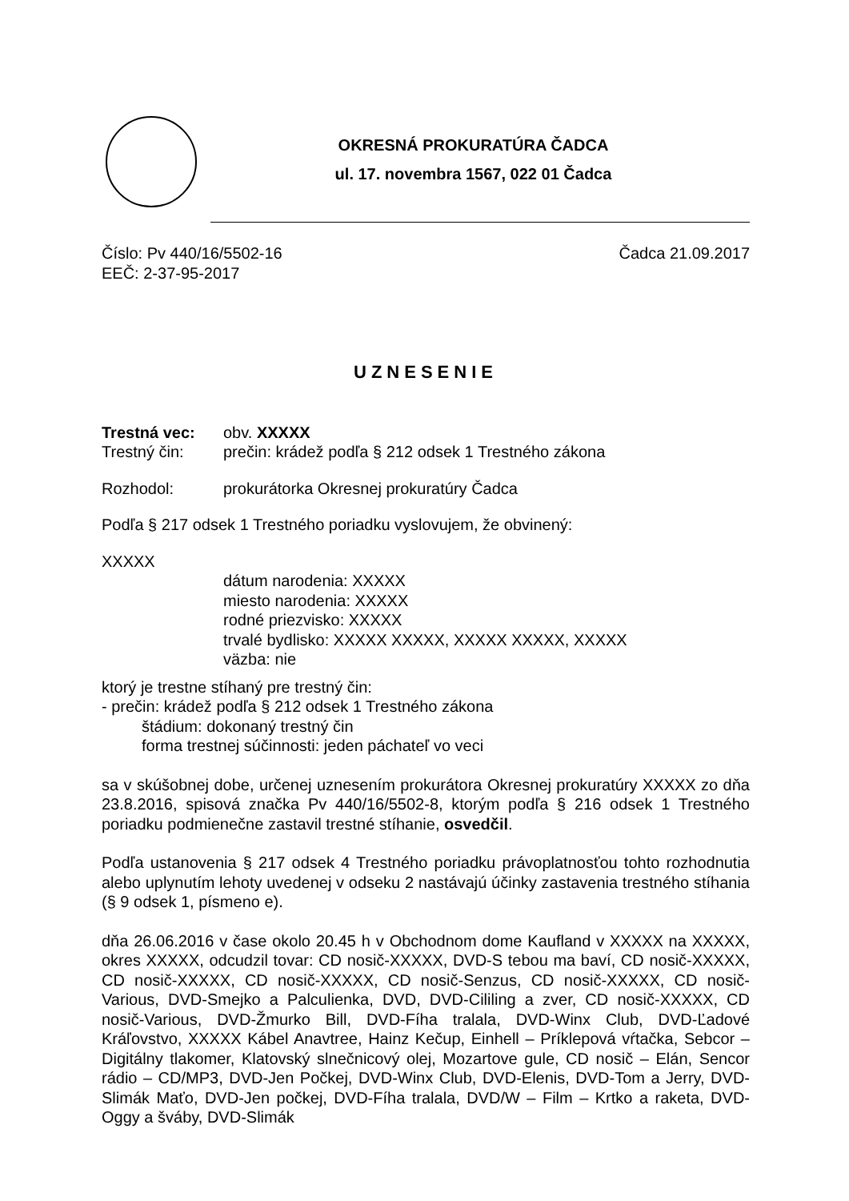OKRESNÁ PROKURATÚRA ČADCA
ul. 17. novembra 1567, 022 01 Čadca
Číslo: Pv 440/16/5502-16 Čadca 21.09.2017
EEČ: 2-37-95-2017
UZNESENIE
Trestná vec: obv. XXXXX
Trestný čin: prečin: krádež podľa § 212 odsek 1 Trestného zákona
Rozhodol: prokurátorka Okresnej prokuratúry Čadca
Podľa § 217 odsek 1 Trestného poriadku vyslovujem, že obvinený:
XXXXX
dátum narodenia: XXXXX
miesto narodenia: XXXXX
rodné priezvisko: XXXXX
trvalé bydlisko: XXXXX XXXXX, XXXXX XXXXX, XXXXX
väzba: nie
ktorý je trestne stíhaný pre trestný čin:
- prečin: krádež podľa § 212 odsek 1 Trestného zákona
štádium: dokonaný trestný čin
forma trestnej súčinnosti: jeden páchateľ vo veci
sa v skúšobnej dobe, určenej uznesením prokurátora Okresnej prokuratúry XXXXX zo dňa 23.8.2016, spisová značka Pv 440/16/5502-8, ktorým podľa § 216 odsek 1 Trestného poriadku podmienečne zastavil trestné stíhanie, osvedčil.
Podľa ustanovenia § 217 odsek 4 Trestného poriadku právoplatnosťou tohto rozhodnutia alebo uplynutím lehoty uvedenej v odseku 2 nastávajú účinky zastavenia trestného stíhania (§ 9 odsek 1, písmeno e).
dňa 26.06.2016 v čase okolo 20.45 h v Obchodnom dome Kaufland v XXXXX na XXXXX, okres XXXXX, odcudzil tovar: CD nosič-XXXXX, DVD-S tebou ma baví, CD nosič-XXXXX, CD nosič-XXXXX, CD nosič-XXXXX, CD nosič-Senzus, CD nosič-XXXXX, CD nosič-Various, DVD-Smejko a Palculienka, DVD, DVD-Cililing a zver, CD nosič-XXXXX, CD nosič-Various, DVD-Žmurko Bill, DVD-Fíha tralala, DVD-Winx Club, DVD-Ľadové Kráľovstvo, XXXXX Kábel Anavtree, Hainz Kečup, Einhell – Príklepová vŕtačka, Sebcor – Digitálny tlakomer, Klatovský slnečnicový olej, Mozartove gule, CD nosič – Elán, Sencor rádio – CD/MP3, DVD-Jen Počkej, DVD-Winx Club, DVD-Elenis, DVD-Tom a Jerry, DVD-Slimák Maťo, DVD-Jen počkej, DVD-Fíha tralala, DVD/W – Film – Krtko a raketa, DVD-Oggy a šváby, DVD-Slimák